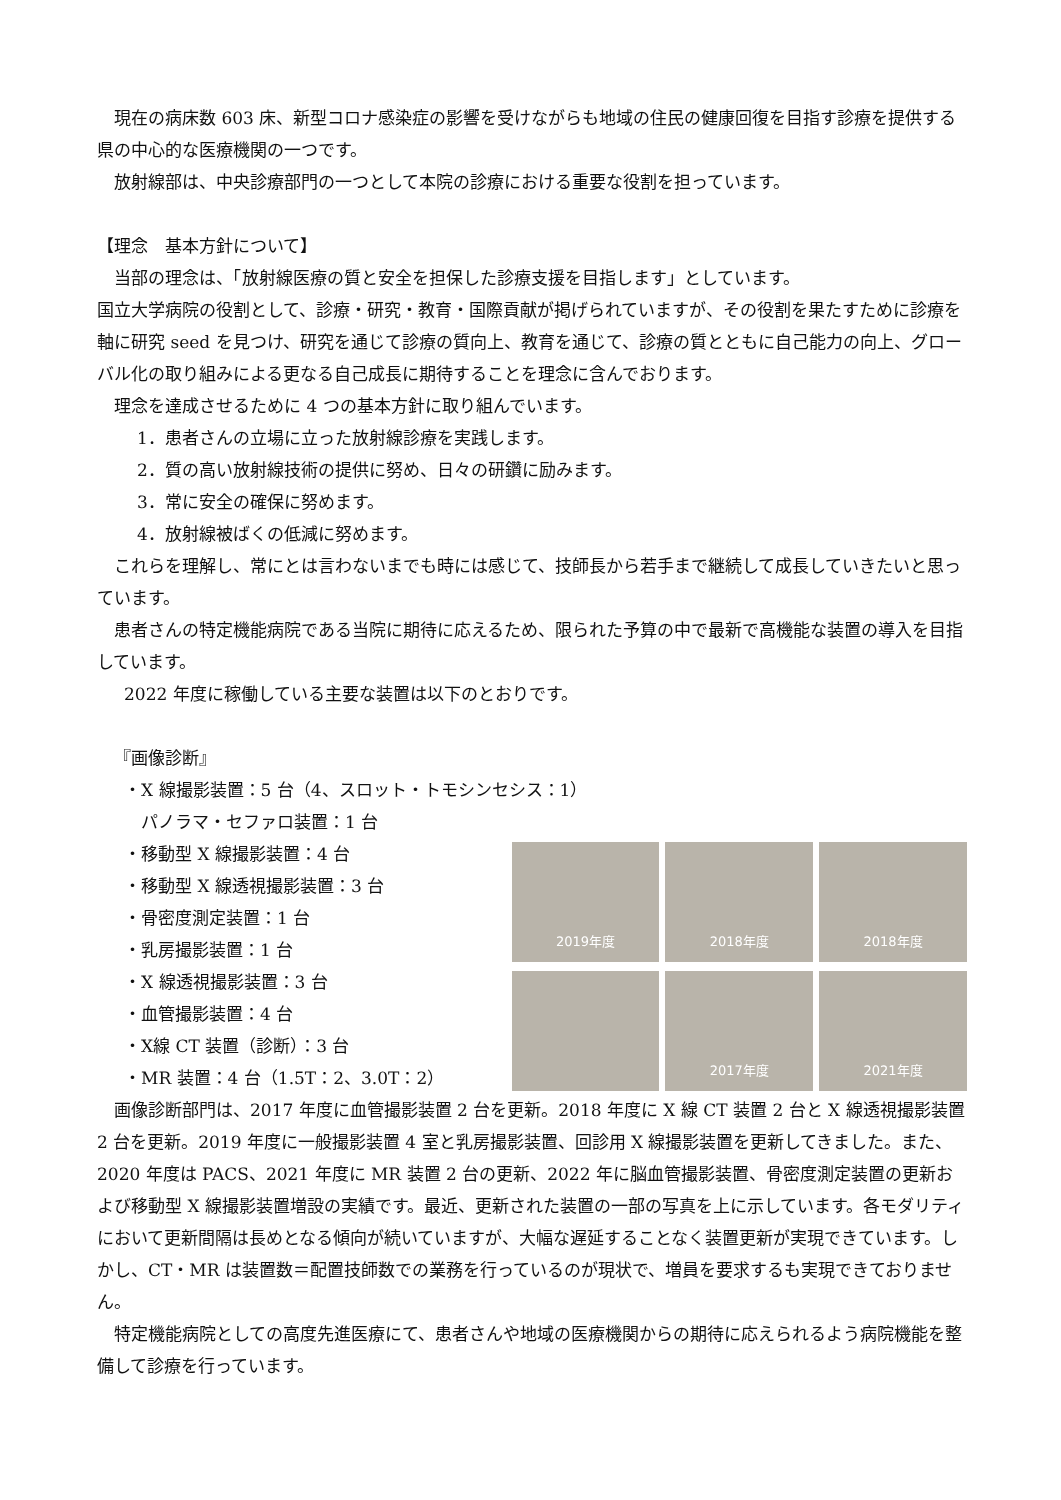現在の病床数 603 床、新型コロナ感染症の影響を受けながらも地域の住民の健康回復を目指す診療を提供する県の中心的な医療機関の一つです。
放射線部は、中央診療部門の一つとして本院の診療における重要な役割を担っています。
【理念　基本方針について】
当部の理念は、「放射線医療の質と安全を担保した診療支援を目指します」としています。
国立大学病院の役割として、診療・研究・教育・国際貢献が掲げられていますが、その役割を果たすために診療を軸に研究 seed を見つけ、研究を通じて診療の質向上、教育を通じて、診療の質とともに自己能力の向上、グローバル化の取り組みによる更なる自己成長に期待することを理念に含んでおります。
理念を達成させるために 4 つの基本方針に取り組んでいます。
1．患者さんの立場に立った放射線診療を実践します。
2．質の高い放射線技術の提供に努め、日々の研鑽に励みます。
3．常に安全の確保に努めます。
4．放射線被ばくの低減に努めます。
これらを理解し、常にとは言わないまでも時には感じて、技師長から若手まで継続して成長していきたいと思っています。
患者さんの特定機能病院である当院に期待に応えるため、限られた予算の中で最新で高機能な装置の導入を目指しています。
2022 年度に稼働している主要な装置は以下のとおりです。
『画像診断』
・X 線撮影装置：5 台（4、スロット・トモシンセシス：1）
パノラマ・セファロ装置：1 台
・移動型 X 線撮影装置：4 台
・移動型 X 線透視撮影装置：3 台
・骨密度測定装置：1 台
・乳房撮影装置：1 台
・X 線透視撮影装置：3 台
・血管撮影装置：4 台
・X線 CT 装置（診断）：3 台
・MR 装置：4 台（1.5T：2、3.0T：2）
2019年度
2018年度
2018年度
2017年度
2021年度
画像診断部門は、2017 年度に血管撮影装置 2 台を更新。2018 年度に X 線 CT 装置 2 台と X 線透視撮影装置 2 台を更新。2019 年度に一般撮影装置 4 室と乳房撮影装置、回診用 X 線撮影装置を更新してきました。また、2020 年度は PACS、2021 年度に MR 装置 2 台の更新、2022 年に脳血管撮影装置、骨密度測定装置の更新および移動型 X 線撮影装置増設の実績です。最近、更新された装置の一部の写真を上に示しています。各モダリティにおいて更新間隔は長めとなる傾向が続いていますが、大幅な遅延することなく装置更新が実現できています。しかし、CT・MR は装置数＝配置技師数での業務を行っているのが現状で、増員を要求するも実現できておりません。
特定機能病院としての高度先進医療にて、患者さんや地域の医療機関からの期待に応えられるよう病院機能を整備して診療を行っています。